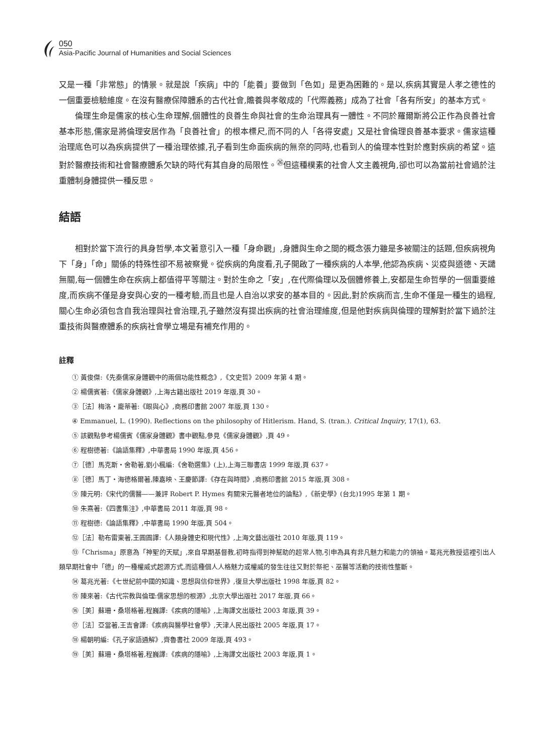050
Asia-Pacific Journal of Humanities and Social Sciences
又是一種「非常態」的情景。就是說「疾病」中的「能養」要做到「色如」是更為困難的。是以,疾病其實是人孝之德性的一個重要檢驗維度。在沒有醫療保障體系的古代社會,贍養與孝敬成的「代際義務」成為了社會「各有所安」的基本方式。
倫理生命是儒家的核心生命理解,個體性的良善生命與社會的生命治理具有一體性。不同於羅爾斯將公正作為良善社會基本形態,儒家是將倫理安居作為「良善社會」的根本標尺,而不同的人「各得安處」又是社會倫理良善基本要求。儒家這種治理底色可以為疾病提供了一種治理依據,孔子看到生命面疾病的無奈的同時,也看到人的倫理本性對於應對疾病的希望。這對於醫療技術和社會醫療體系欠缺的時代有其自身的局限性。<sup>㉖</sup>但這種樸素的社會人文主義視角,卻也可以為當前社會過於注重體制身體提供一種反思。
結語
相對於當下流行的具身哲學,本文著意引入一種「身命觀」,身體與生命之間的概念張力雖是多被關注的話題,但疾病視角下「身」「命」關係的特殊性卻不易被察覺。從疾病的角度看,孔子開啟了一種疾病的人本學,他認為疾病、災疫與道德、天譴無關,每一個體生命在疾病上都值得平等關注。對於生命之「安」,在代際倫理以及個體修養上,安都是生命哲學的一個重要維度,而疾病不僅是身安與心安的一種考驗,而且也是人自治以求安的基本目的。因此,對於疾病而言,生命不僅是一種生的過程,關心生命必須包含自我治理與社會治理,孔子雖然沒有提出疾病的社會治理維度,但是他對疾病與倫理的理解對於當下過於注重技術與醫療體系的疾病社會學立場是有補充作用的。
註釋
① 黃俊傑:《先秦儒家身體觀中的兩個功能性概念》,《文史哲》2009 年第 4 期。
② 楊儒賓著:《儒家身體觀》,上海古籍出版社 2019 年版,頁 30。
③［法］梅洛・龐蒂著:《眼與心》,商務印書館 2007 年版,頁 130。
④ Emmanuel, L. (1990). Reflections on the philosophy of Hitlerism. Hand, S. (tran.). Critical Inquiry, 17(1), 63.
⑤ 該觀點參考楊儒賓《儒家身體觀》書中觀點,參見《儒家身體觀》,頁 49。
⑥ 程樹德著:《論語集釋》,中華書局 1990 年版,頁 456。
⑦［德］馬克斯・舍勒著,劉小楓編:《舍勒選集》(上),上海三聯書店 1999 年版,頁 637。
⑧［德］馬丁・海德格爾著,陳嘉映、王慶節譯:《存在與時間》,商務印書館 2015 年版,頁 308。
⑨ 陳元明:《宋代的儒醫——兼評 Robert P. Hymes 有關宋元醫者地位的論點》,《新史學》(台北)1995 年第 1 期。
⑩ 朱熹著:《四書集注》,中華書局 2011 年版,頁 98。
⑪ 程樹德:《論語集釋》,中華書局 1990 年版,頁 504。
⑫［法］勒布雷東著,王圓圓譯:《人類身體史和現代性》,上海文藝出版社 2010 年版,頁 119。
⑬「Chrisma」原意為「神聖的天賦」,來自早期基督教,初時指得到神幫助的超常人物,引申為具有非凡魅力和能力的領袖。葛兆光教授這裡引出人類早期社會中「德」的一種權威式起源方式,而這種個人人格魅力或權威的發生往往又對於祭祀、巫醫等活動的技術性壟斷。
⑭ 葛兆光著:《七世紀前中國的知識、思想與信仰世界》,復旦大學出版社 1998 年版,頁 82。
⑮ 陳來著:《古代宗教與倫理:儒家思想的根源》,北京大學出版社 2017 年版,頁 66。
⑯［美］蘇珊・桑塔格著,程巍譯:《疾病的隱喻》,上海譯文出版社 2003 年版,頁 39。
⑰［法］亞當著,王吉會譯:《疾病與醫學社會學》,天津人民出版社 2005 年版,頁 17。
⑱ 楊朝明編:《孔子家語通解》,齊魯書社 2009 年版,頁 493。
⑲［美］蘇珊・桑塔格著,程巍譯:《疾病的隱喻》,上海譯文出版社 2003 年版,頁 1。